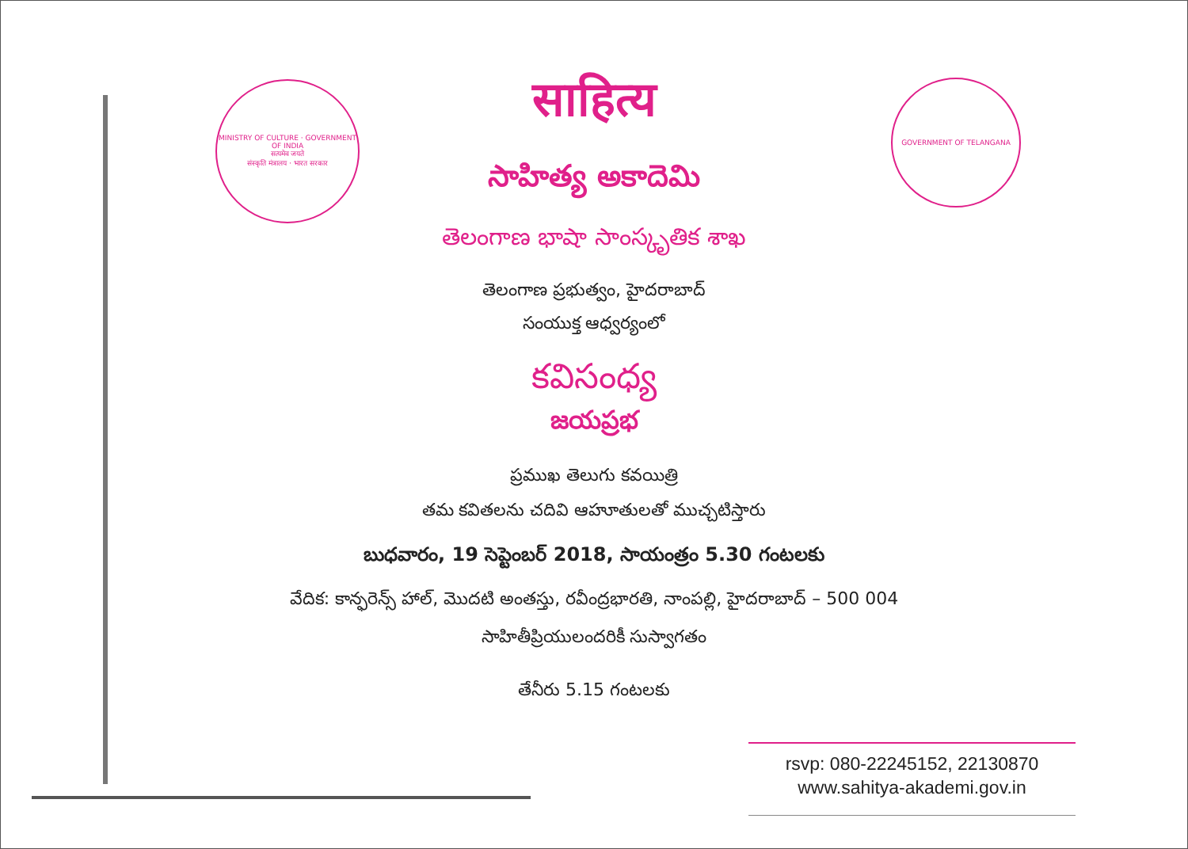MINISTRY OF CULTURE · GOVERNMENT OF INDIA
सत्यमेव जयते
संस्कृति मंत्रालय · भारत सरकार
GOVERNMENT OF TELANGANA
साहित्य
సాహిత్య అకాదెమి
తెలంగాణ భాషా సాంస్కృతిక శాఖ
తెలంగాణ ప్రభుత్వం, హైదరాబాద్
సంయుక్త ఆధ్వర్యంలో
కవిసంధ్య
జయప్రభ
ప్రముఖ తెలుగు కవయిత్రి
తమ కవితలను చదివి ఆహూతులతో ముచ్చటిస్తారు
బుధవారం, 19 సెప్టెంబర్ 2018, సాయంత్రం 5.30 గంటలకు
వేదిక: కాన్ఫరెన్స్ హాల్, మొదటి అంతస్తు, రవీంద్రభారతి, నాంపల్లి, హైదరాబాద్ – 500 004
సాహితీప్రియులందరికీ సుస్వాగతం
తేనీరు 5.15 గంటలకు
rsvp: 080-22245152, 22130870
www.sahitya-akademi.gov.in